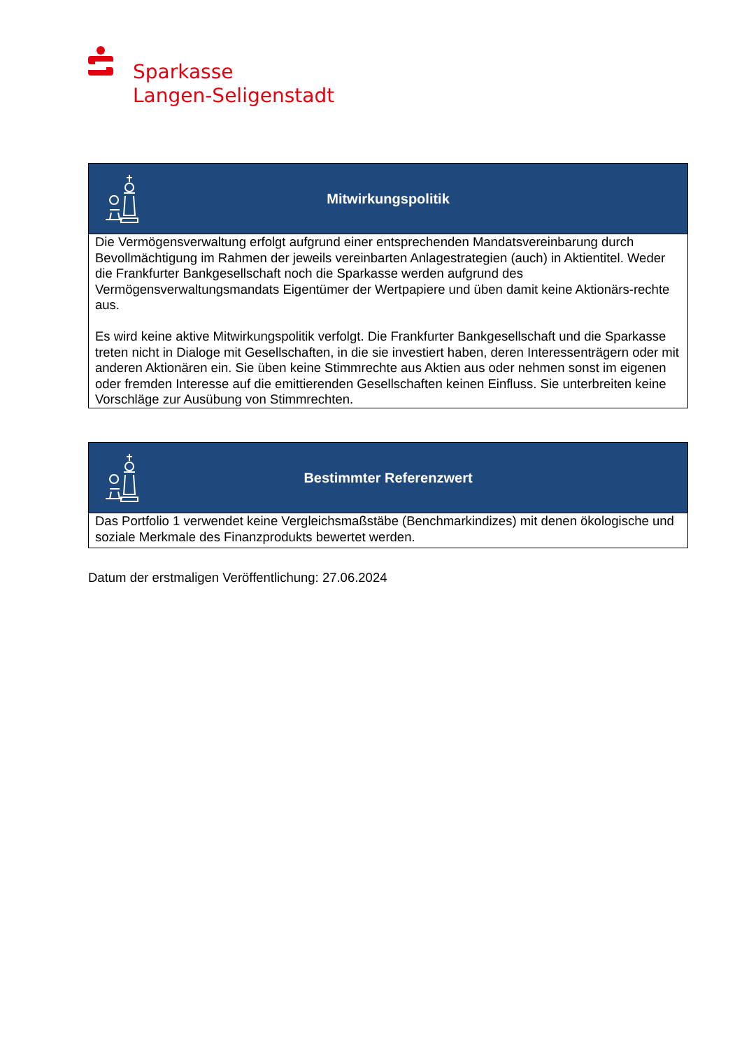Sparkasse
Langen-Seligenstadt
| Mitwirkungspolitik |
| --- |
| Die Vermögensverwaltung erfolgt aufgrund einer entsprechenden Mandatsvereinbarung durch Bevollmächtigung im Rahmen der jeweils vereinbarten Anlagestrategien (auch) in Aktientitel. Weder die Frankfurter Bankgesellschaft noch die Sparkasse werden aufgrund des Vermögensverwaltungsmandats Eigentümer der Wertpapiere und üben damit keine Aktionärs-rechte aus. Es wird keine aktive Mitwirkungspolitik verfolgt. Die Frankfurter Bankgesellschaft und die Sparkasse treten nicht in Dialoge mit Gesellschaften, in die sie investiert haben, deren Interessenträgern oder mit anderen Aktionären ein. Sie üben keine Stimmrechte aus Aktien aus oder nehmen sonst im eigenen oder fremden Interesse auf die emittierenden Gesellschaften keinen Einfluss. Sie unterbreiten keine Vorschläge zur Ausübung von Stimmrechten. |
| Bestimmter Referenzwert |
| --- |
| Das Portfolio 1 verwendet keine Vergleichsmaßstäbe (Benchmarkindizes) mit denen ökologische und soziale Merkmale des Finanzprodukts bewertet werden. |
Datum der erstmaligen Veröffentlichung: 27.06.2024